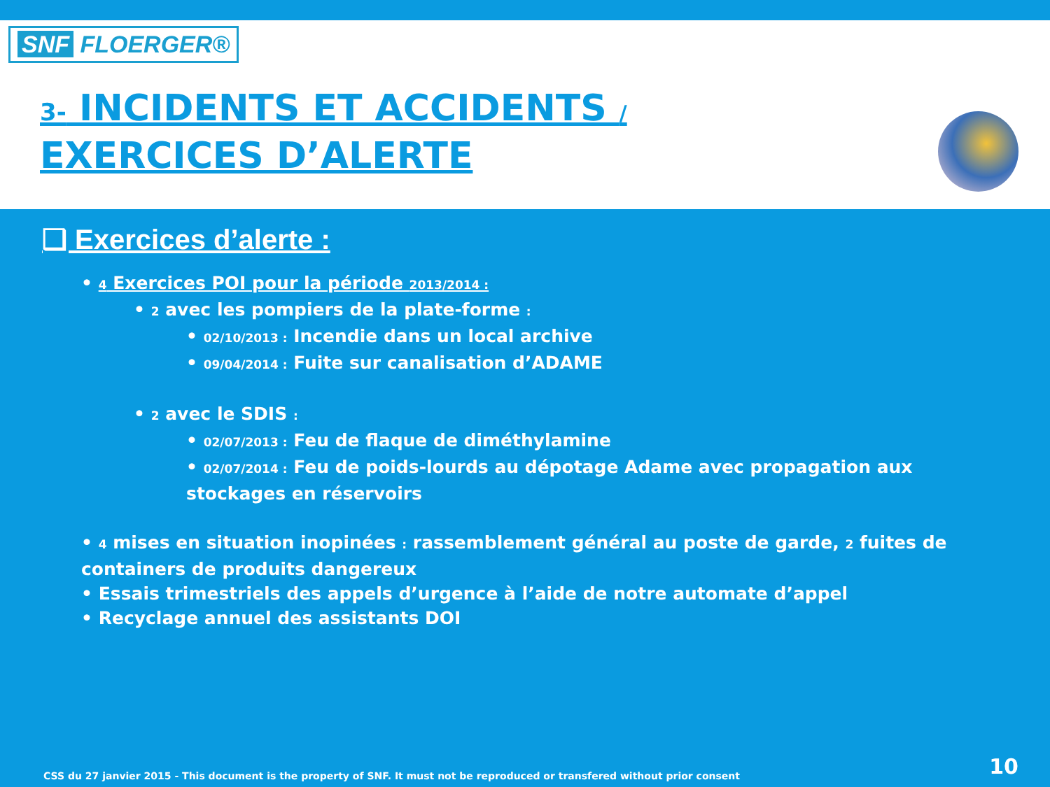SNF FLOERGER®
3- INCIDENTS ET ACCIDENTS /
EXERCICES D’ALERTE
❑ Exercices d’alerte :
• 4 Exercices POI pour la période 2013/2014 :
• 2 avec les pompiers de la plate-forme :
• 02/10/2013 : Incendie dans un local archive
• 09/04/2014 : Fuite sur canalisation d’ADAME
• 2 avec le SDIS :
• 02/07/2013 : Feu de flaque de diméthylamine
• 02/07/2014 : Feu de poids-lourds au dépotage Adame avec propagation aux stockages en réservoirs
• 4 mises en situation inopinées : rassemblement général au poste de garde, 2 fuites de containers de produits dangereux
• Essais trimestriels des appels d’urgence à l’aide de notre automate d’appel
• Recyclage annuel des assistants DOI
CSS du 27 janvier 2015 - This document is the property of SNF. It must not be reproduced or transfered without prior consent
10